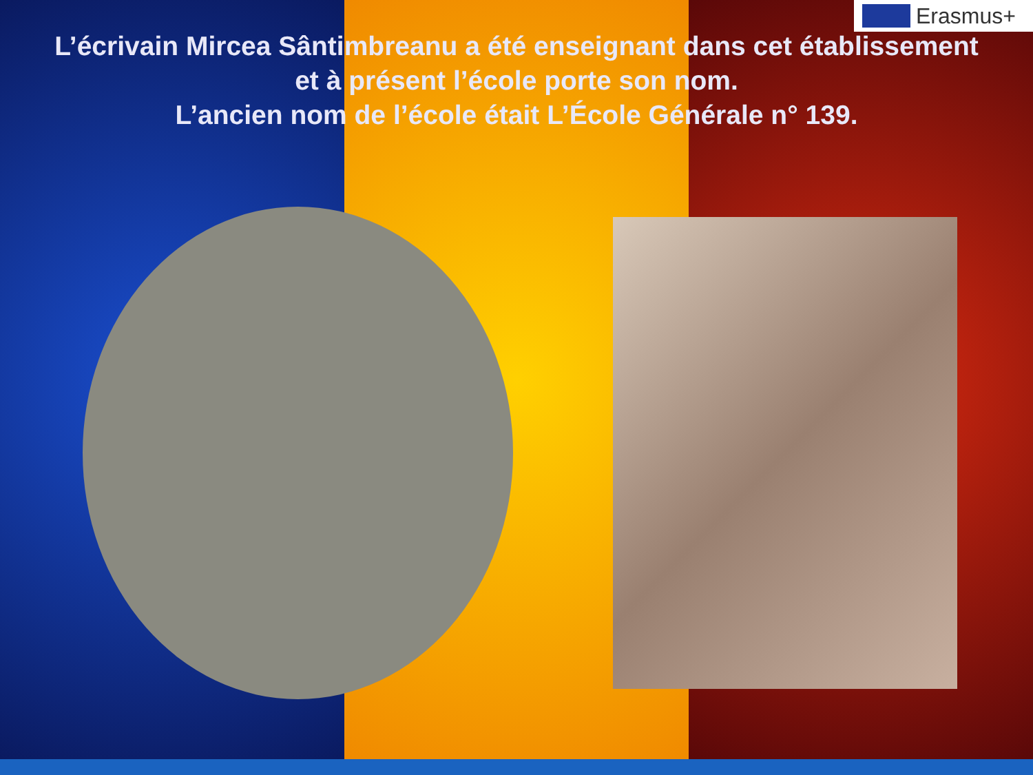Erasmus+
L’écrivain Mircea Sântimbreanu a été enseignant dans cet établissement
et à présent l’école porte son nom.
L’ancien nom de l’école était L’École Générale n° 139.